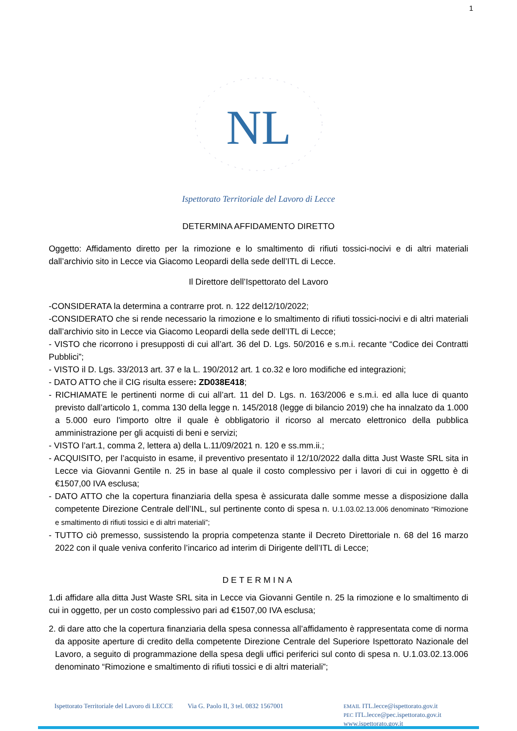1
NL
Ispettorato Territoriale del Lavoro di Lecce
DETERMINA AFFIDAMENTO DIRETTO
Oggetto: Affidamento diretto per la rimozione e lo smaltimento di rifiuti tossici-nocivi e di altri materiali dall’archivio sito in Lecce via Giacomo Leopardi della sede dell’ITL di Lecce.
Il Direttore dell’Ispettorato del Lavoro
-CONSIDERATA la determina a contrarre prot. n. 122 del12/10/2022;
-CONSIDERATO che si rende necessario la rimozione e lo smaltimento di rifiuti tossici-nocivi e di altri materiali dall’archivio sito in Lecce via Giacomo Leopardi della sede dell’ITL di Lecce;
- VISTO che ricorrono i presupposti di cui all’art. 36 del D. Lgs. 50/2016 e s.m.i. recante “Codice dei Contratti Pubblici”;
- VISTO il D. Lgs. 33/2013 art. 37 e la L. 190/2012 art. 1 co.32 e loro modifiche ed integrazioni;
- DATO ATTO che il CIG risulta essere: ZD038E418;
- RICHIAMATE le pertinenti norme di cui all’art. 11 del D. Lgs. n. 163/2006 e s.m.i. ed alla luce di quanto previsto dall’articolo 1, comma 130 della legge n. 145/2018 (legge di bilancio 2019) che ha innalzato da 1.000 a 5.000 euro l'importo oltre il quale è obbligatorio il ricorso al mercato elettronico della pubblica amministrazione per gli acquisti di beni e servizi;
- VISTO l’art.1, comma 2, lettera a) della L.11/09/2021 n. 120 e ss.mm.ii.;
- ACQUISITO, per l’acquisto in esame, il preventivo presentato il 12/10/2022 dalla ditta Just Waste SRL sita in Lecce via Giovanni Gentile n. 25 in base al quale il costo complessivo per i lavori di cui in oggetto è di €1507,00 IVA esclusa;
- DATO ATTO che la copertura finanziaria della spesa è assicurata dalle somme messe a disposizione dalla competente Direzione Centrale dell’INL, sul pertinente conto di spesa n. U.1.03.02.13.006 denominato “Rimozione e smaltimento di rifiuti tossici e di altri materiali”;
- TUTTO ciò premesso, sussistendo la propria competenza stante il Decreto Direttoriale n. 68 del 16 marzo 2022 con il quale veniva conferito l’incarico ad interim di Dirigente dell’ITL di Lecce;
DETERMINA
1.di affidare alla ditta Just Waste SRL sita in Lecce via Giovanni Gentile n. 25 la rimozione e lo smaltimento di cui in oggetto, per un costo complessivo pari ad €1507,00 IVA esclusa;
2. di dare atto che la copertura finanziaria della spesa connessa all’affidamento è rappresentata come di norma da apposite aperture di credito della competente Direzione Centrale del Superiore Ispettorato Nazionale del Lavoro, a seguito di programmazione della spesa degli uffici periferici sul conto di spesa n. U.1.03.02.13.006 denominato “Rimozione e smaltimento di rifiuti tossici e di altri materiali”;
Ispettorato Territoriale del Lavoro di LECCE
Via G. Paolo II, 3 tel. 0832 1567001
EMAIL ITL.lecce@ispettorato.gov.it
PEC ITL.lecce@pec.ispettorato.gov.it
www.ispettorato.gov.it